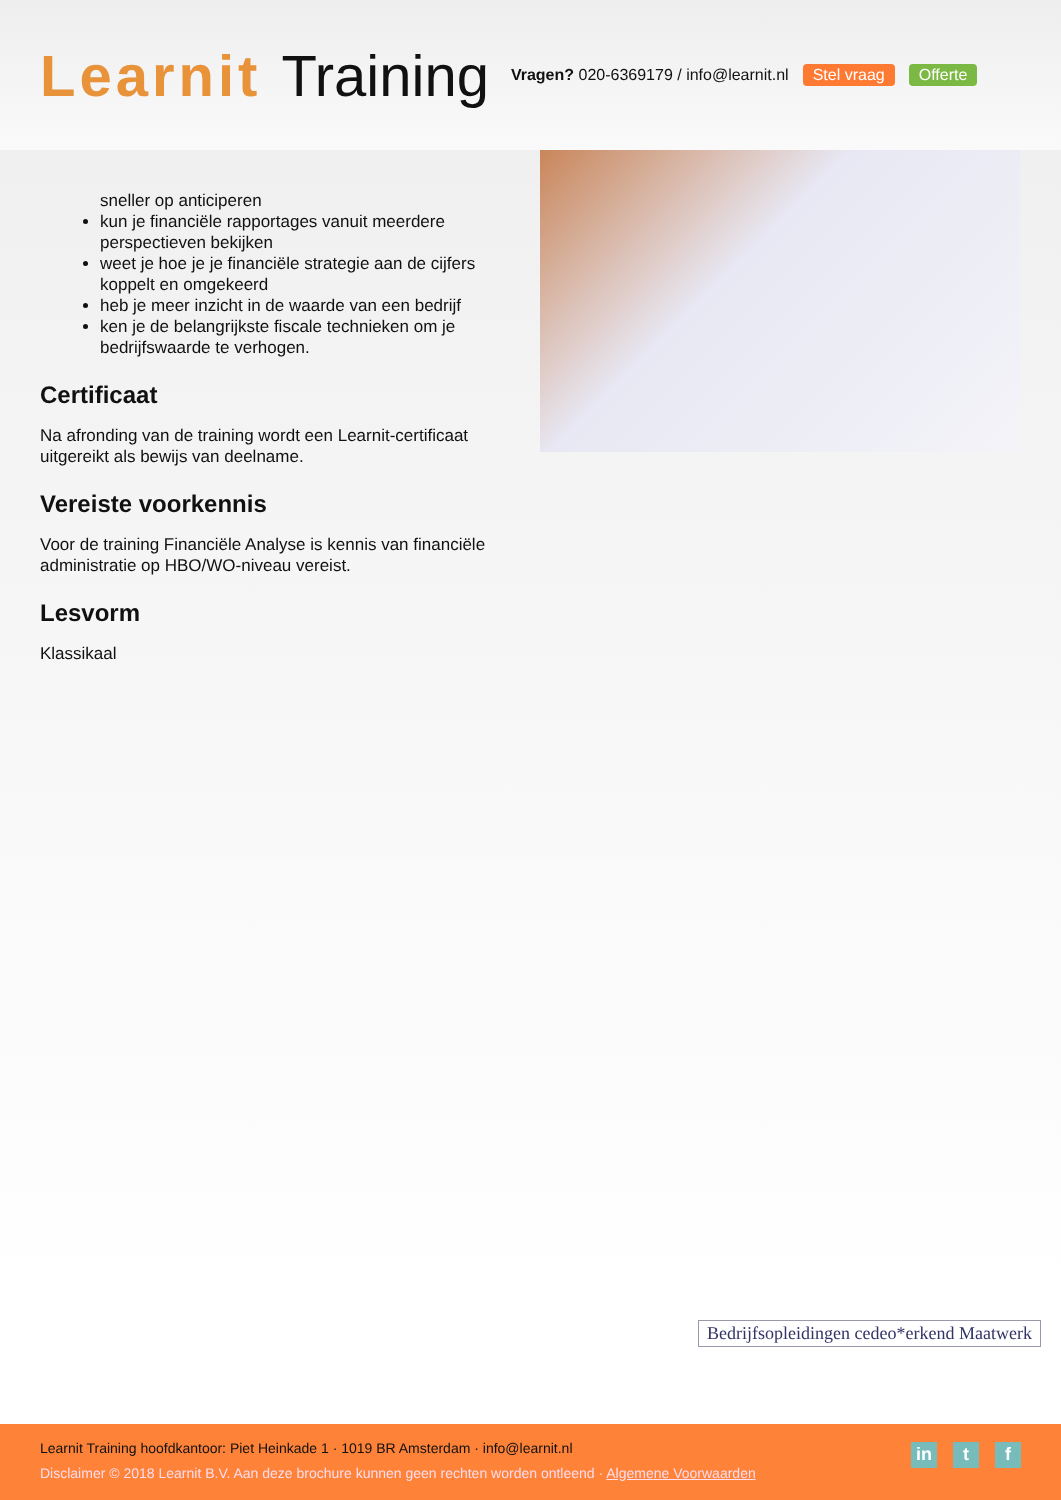Learnit Training
Vragen? 020-6369179 / info@learnit.nl
Stel vraag Offerte
sneller op anticiperen
kun je financiële rapportages vanuit meerdere perspectieven bekijken
weet je hoe je je financiële strategie aan de cijfers koppelt en omgekeerd
heb je meer inzicht in de waarde van een bedrijf
ken je de belangrijkste fiscale technieken om je bedrijfswaarde te verhogen.
Certificaat
Na afronding van de training wordt een Learnit-certificaat uitgereikt als bewijs van deelname.
Vereiste voorkennis
Voor de training Financiële Analyse is kennis van financiële administratie op HBO/WO-niveau vereist.
Lesvorm
Klassikaal
Bedrijfsopleidingen cedeo*erkend Maatwerk
Learnit Training hoofdkantoor: Piet Heinkade 1 · 1019 BR Amsterdam · info@learnit.nl
Disclaimer © 2018 Learnit B.V. Aan deze brochure kunnen geen rechten worden ontleend · Algemene Voorwaarden
in t f